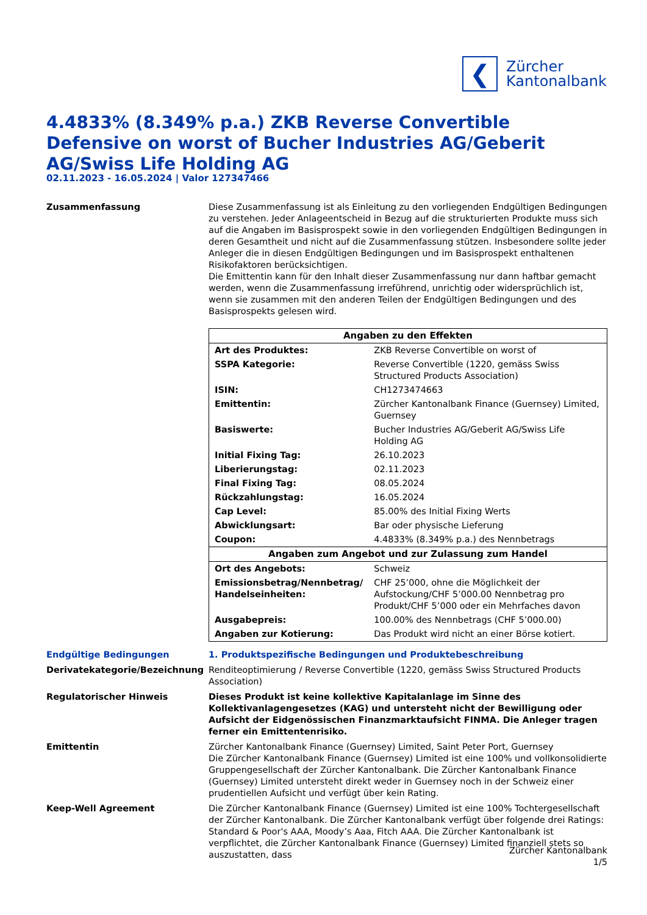❮
Zürcher
Kantonalbank
4.4833% (8.349% p.a.) ZKB Reverse Convertible Defensive on worst of Bucher Industries AG/Geberit AG/Swiss Life Holding AG
02.11.2023 - 16.05.2024 | Valor 127347466
Zusammenfassung Diese Zusammenfassung ist als Einleitung zu den vorliegenden Endgültigen Bedingungen zu verstehen. Jeder Anlageentscheid in Bezug auf die strukturierten Produkte muss sich auf die Angaben im Basisprospekt sowie in den vorliegenden Endgültigen Bedingungen in deren Gesamtheit und nicht auf die Zusammenfassung stützen. Insbesondere sollte jeder Anleger die in diesen Endgültigen Bedingungen und im Basisprospekt enthaltenen Risikofaktoren berücksichtigen.
Die Emittentin kann für den Inhalt dieser Zusammenfassung nur dann haftbar gemacht werden, wenn die Zusammenfassung irreführend, unrichtig oder widersprüchlich ist, wenn sie zusammen mit den anderen Teilen der Endgültigen Bedingungen und des Basisprospekts gelesen wird.
| Angaben zu den Effekten | |
| --- | --- |
| Art des Produktes: | ZKB Reverse Convertible on worst of |
| SSPA Kategorie: | Reverse Convertible (1220, gemäss Swiss Structured Products Association) |
| ISIN: | CH1273474663 |
| Emittentin: | Zürcher Kantonalbank Finance (Guernsey) Limited, Guernsey |
| Basiswerte: | Bucher Industries AG/Geberit AG/Swiss Life Holding AG |
| Initial Fixing Tag: | 26.10.2023 |
| Liberierungstag: | 02.11.2023 |
| Final Fixing Tag: | 08.05.2024 |
| Rückzahlungstag: | 16.05.2024 |
| Cap Level: | 85.00% des Initial Fixing Werts |
| Abwicklungsart: | Bar oder physische Lieferung |
| Coupon: | 4.4833% (8.349% p.a.) des Nennbetrags |
| Angaben zum Angebot und zur Zulassung zum Handel | |
| Ort des Angebots: | Schweiz |
| Emissionsbetrag/Nennbetrag/ Handelseinheiten: | CHF 25’000, ohne die Möglichkeit der Aufstockung/CHF 5’000.00 Nennbetrag pro Produkt/CHF 5’000 oder ein Mehrfaches davon |
| Ausgabepreis: | 100.00% des Nennbetrags (CHF 5’000.00) |
| Angaben zur Kotierung: | Das Produkt wird nicht an einer Börse kotiert. |
Endgültige Bedingungen 1. Produktspezifische Bedingungen und Produktebeschreibung
Derivatekategorie/Bezeichnung Renditeoptimierung / Reverse Convertible (1220, gemäss Swiss Structured Products Association)
Regulatorischer Hinweis Dieses Produkt ist keine kollektive Kapitalanlage im Sinne des Kollektivanlagengesetzes (KAG) und untersteht nicht der Bewilligung oder Aufsicht der Eidgenössischen Finanzmarktaufsicht FINMA. Die Anleger tragen ferner ein Emittentenrisiko.
Emittentin Zürcher Kantonalbank Finance (Guernsey) Limited, Saint Peter Port, Guernsey
Die Zürcher Kantonalbank Finance (Guernsey) Limited ist eine 100% und vollkonsolidierte Gruppengesellschaft der Zürcher Kantonalbank. Die Zürcher Kantonalbank Finance (Guernsey) Limited untersteht direkt weder in Guernsey noch in der Schweiz einer prudentiellen Aufsicht und verfügt über kein Rating.
Keep-Well Agreement Die Zürcher Kantonalbank Finance (Guernsey) Limited ist eine 100% Tochtergesellschaft der Zürcher Kantonalbank. Die Zürcher Kantonalbank verfügt über folgende drei Ratings: Standard & Poor's AAA, Moody’s Aaa, Fitch AAA. Die Zürcher Kantonalbank ist verpflichtet, die Zürcher Kantonalbank Finance (Guernsey) Limited finanziell stets so auszustatten, dass
Zürcher Kantonalbank
1/5